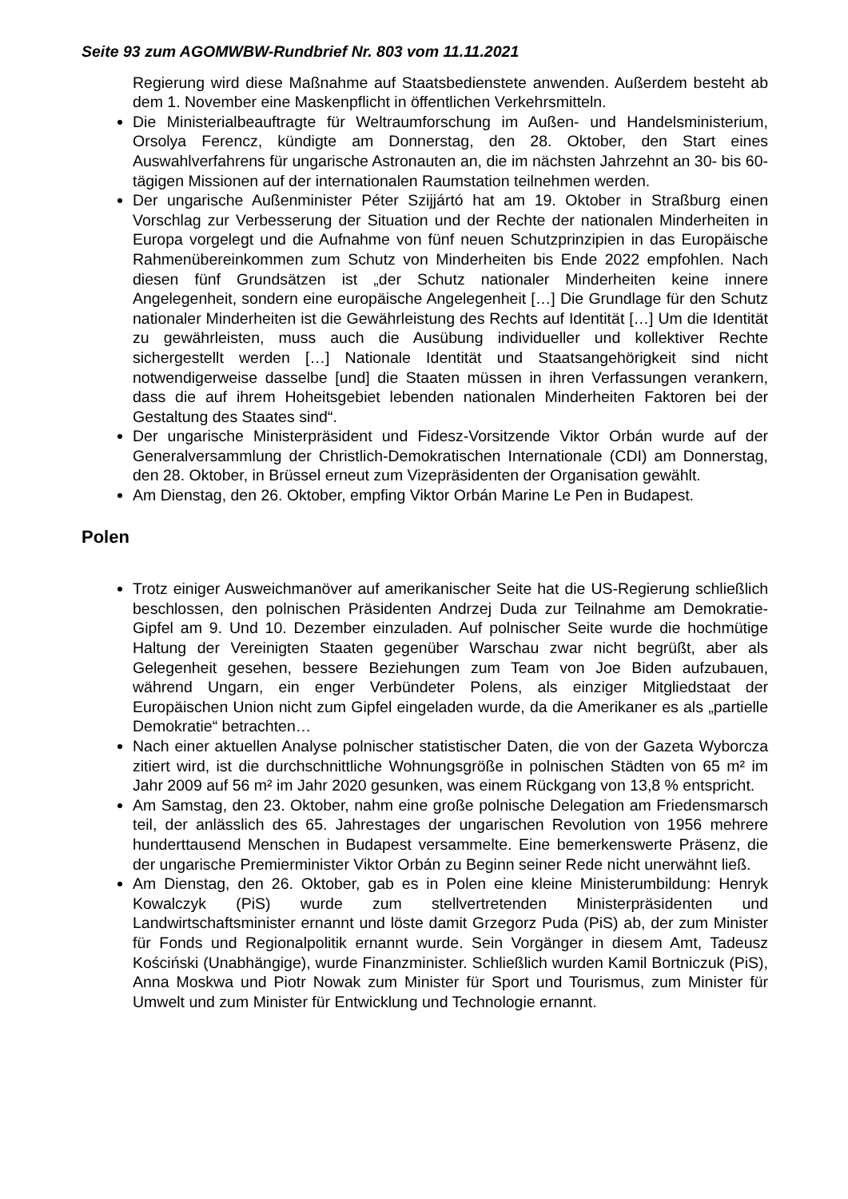Seite 93 zum AGOMWBW-Rundbrief Nr. 803 vom 11.11.2021
Regierung wird diese Maßnahme auf Staatsbedienstete anwenden. Außerdem besteht ab dem 1. November eine Maskenpflicht in öffentlichen Verkehrsmitteln.
Die Ministerialbeauftragte für Weltraumforschung im Außen- und Handelsministerium, Orsolya Ferencz, kündigte am Donnerstag, den 28. Oktober, den Start eines Auswahlverfahrens für ungarische Astronauten an, die im nächsten Jahrzehnt an 30- bis 60-tägigen Missionen auf der internationalen Raumstation teilnehmen werden.
Der ungarische Außenminister Péter Szijjártó hat am 19. Oktober in Straßburg einen Vorschlag zur Verbesserung der Situation und der Rechte der nationalen Minderheiten in Europa vorgelegt und die Aufnahme von fünf neuen Schutzprinzipien in das Europäische Rahmenübereinkommen zum Schutz von Minderheiten bis Ende 2022 empfohlen. Nach diesen fünf Grundsätzen ist „der Schutz nationaler Minderheiten keine innere Angelegenheit, sondern eine europäische Angelegenheit […] Die Grundlage für den Schutz nationaler Minderheiten ist die Gewährleistung des Rechts auf Identität […] Um die Identität zu gewährleisten, muss auch die Ausübung individueller und kollektiver Rechte sichergestellt werden […] Nationale Identität und Staatsangehörigkeit sind nicht notwendigerweise dasselbe [und] die Staaten müssen in ihren Verfassungen verankern, dass die auf ihrem Hoheitsgebiet lebenden nationalen Minderheiten Faktoren bei der Gestaltung des Staates sind“.
Der ungarische Ministerpräsident und Fidesz-Vorsitzende Viktor Orbán wurde auf der Generalversammlung der Christlich-Demokratischen Internationale (CDI) am Donnerstag, den 28. Oktober, in Brüssel erneut zum Vizepräsidenten der Organisation gewählt.
Am Dienstag, den 26. Oktober, empfing Viktor Orbán Marine Le Pen in Budapest.
Polen
Trotz einiger Ausweichmanöver auf amerikanischer Seite hat die US-Regierung schließlich beschlossen, den polnischen Präsidenten Andrzej Duda zur Teilnahme am Demokratie-Gipfel am 9. Und 10. Dezember einzuladen. Auf polnischer Seite wurde die hochmütige Haltung der Vereinigten Staaten gegenüber Warschau zwar nicht begrüßt, aber als Gelegenheit gesehen, bessere Beziehungen zum Team von Joe Biden aufzubauen, während Ungarn, ein enger Verbündeter Polens, als einziger Mitgliedstaat der Europäischen Union nicht zum Gipfel eingeladen wurde, da die Amerikaner es als „partielle Demokratie“ betrachten…
Nach einer aktuellen Analyse polnischer statistischer Daten, die von der Gazeta Wyborcza zitiert wird, ist die durchschnittliche Wohnungsgröße in polnischen Städten von 65 m² im Jahr 2009 auf 56 m² im Jahr 2020 gesunken, was einem Rückgang von 13,8 % entspricht.
Am Samstag, den 23. Oktober, nahm eine große polnische Delegation am Friedensmarsch teil, der anlässlich des 65. Jahrestages der ungarischen Revolution von 1956 mehrere hunderttausend Menschen in Budapest versammelte. Eine bemerkenswerte Präsenz, die der ungarische Premierminister Viktor Orbán zu Beginn seiner Rede nicht unerwähnt ließ.
Am Dienstag, den 26. Oktober, gab es in Polen eine kleine Ministerumbildung: Henryk Kowalczyk (PiS) wurde zum stellvertretenden Ministerpräsidenten und Landwirtschaftsminister ernannt und löste damit Grzegorz Puda (PiS) ab, der zum Minister für Fonds und Regionalpolitik ernannt wurde. Sein Vorgänger in diesem Amt, Tadeusz Kościński (Unabhängige), wurde Finanzminister. Schließlich wurden Kamil Bortniczuk (PiS), Anna Moskwa und Piotr Nowak zum Minister für Sport und Tourismus, zum Minister für Umwelt und zum Minister für Entwicklung und Technologie ernannt.